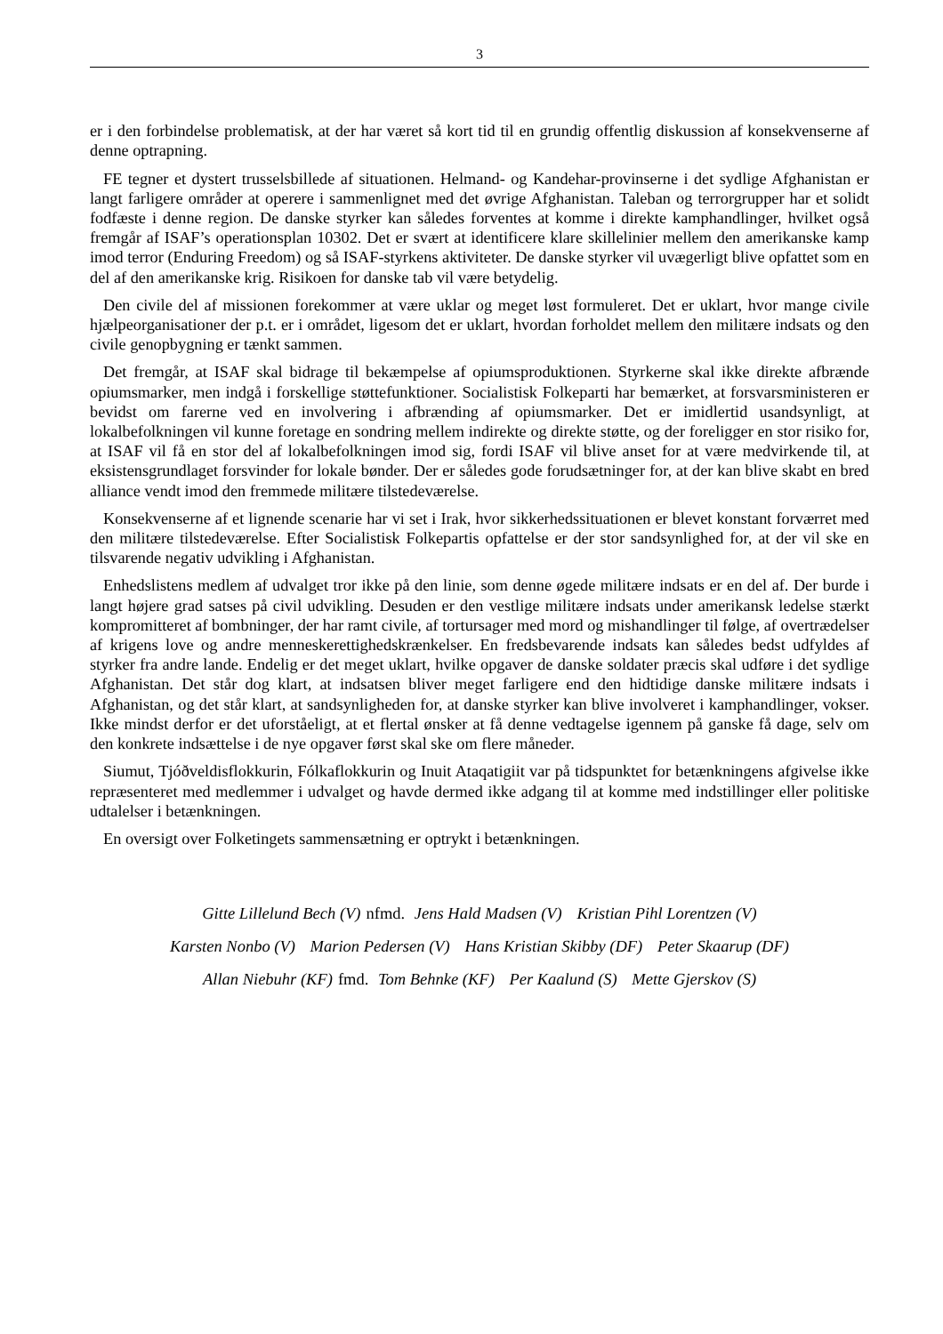3
er i den forbindelse problematisk, at der har været så kort tid til en grundig offentlig diskussion af konsekvenserne af denne optrapning.
FE tegner et dystert trusselsbillede af situationen. Helmand- og Kandehar-provinserne i det sydlige Afghanistan er langt farligere områder at operere i sammenlignet med det øvrige Afghanistan. Taleban og terrorgrupper har et solidt fodfæste i denne region. De danske styrker kan således forventes at komme i direkte kamphandlinger, hvilket også fremgår af ISAF’s operationsplan 10302. Det er svært at identificere klare skillelinier mellem den amerikanske kamp imod terror (Enduring Freedom) og så ISAF-styrkens aktiviteter. De danske styrker vil uvægerligt blive opfattet som en del af den amerikanske krig. Risikoen for danske tab vil være betydelig.
Den civile del af missionen forekommer at være uklar og meget løst formuleret. Det er uklart, hvor mange civile hjælpeorganisationer der p.t. er i området, ligesom det er uklart, hvordan forholdet mellem den militære indsats og den civile genopbygning er tænkt sammen.
Det fremgår, at ISAF skal bidrage til bekæmpelse af opiumsproduktionen. Styrkerne skal ikke direkte afbrænde opiumsmarker, men indgå i forskellige støttefunktioner. Socialistisk Folkeparti har bemærket, at forsvarsministeren er bevidst om farerne ved en involvering i afbrænding af opiumsmarker. Det er imidlertid usandsynligt, at lokalbefolkningen vil kunne foretage en sondring mellem indirekte og direkte støtte, og der foreligger en stor risiko for, at ISAF vil få en stor del af lokalbefolkningen imod sig, fordi ISAF vil blive anset for at være medvirkende til, at eksistensgrundlaget forsvinder for lokale bønder. Der er således gode forudsætninger for, at der kan blive skabt en bred alliance vendt imod den fremmede militære tilstedeværelse.
Konsekvenserne af et lignende scenarie har vi set i Irak, hvor sikkerhedssituationen er blevet konstant forværret med den militære tilstedeværelse. Efter Socialistisk Folkepartis opfattelse er der stor sandsynlighed for, at der vil ske en tilsvarende negativ udvikling i Afghanistan.
Enhedslistens medlem af udvalget tror ikke på den linie, som denne øgede militære indsats er en del af. Der burde i langt højere grad satses på civil udvikling. Desuden er den vestlige militære indsats under amerikansk ledelse stærkt kompromitteret af bombninger, der har ramt civile, af torturs­ager med mord og mishandlinger til følge, af overtrædelser af krigens love og andre menneskerettighedskrænkelser. En fredsbevarende indsats kan således bedst udfyldes af styrker fra andre lande. Endelig er det meget uklart, hvilke opgaver de danske soldater præcis skal udføre i det sydlige Afghanistan. Det står dog klart, at indsatsen bliver meget farligere end den hidtidige danske militære indsats i Afghanistan, og det står klart, at sandsynligheden for, at danske styrker kan blive involveret i kamphandlinger, vokser. Ikke mindst derfor er det uforståeligt, at et flertal ønsker at få denne vedtagelse igennem på ganske få dage, selv om den konkrete indsættelse i de nye opgaver først skal ske om flere måneder.
Siumut, Tjóðveldisflokkurin, Fólkaflokkurin og Inuit Ataqatigiit var på tidspunktet for betænkningens afgivelse ikke repræsenteret med medlemmer i udvalget og havde dermed ikke adgang til at komme med indstillinger eller politiske udtalelser i betænkningen.
En oversigt over Folketingets sammensætning er optrykt i betænkningen.
Gitte Lillelund Bech (V) nfmd. Jens Hald Madsen (V) Kristian Pihl Lorentzen (V)
Karsten Nonbo (V) Marion Pedersen (V) Hans Kristian Skibby (DF) Peter Skaarup (DF)
Allan Niebuhr (KF) fmd. Tom Behnke (KF) Per Kaalund (S) Mette Gjerskov (S)